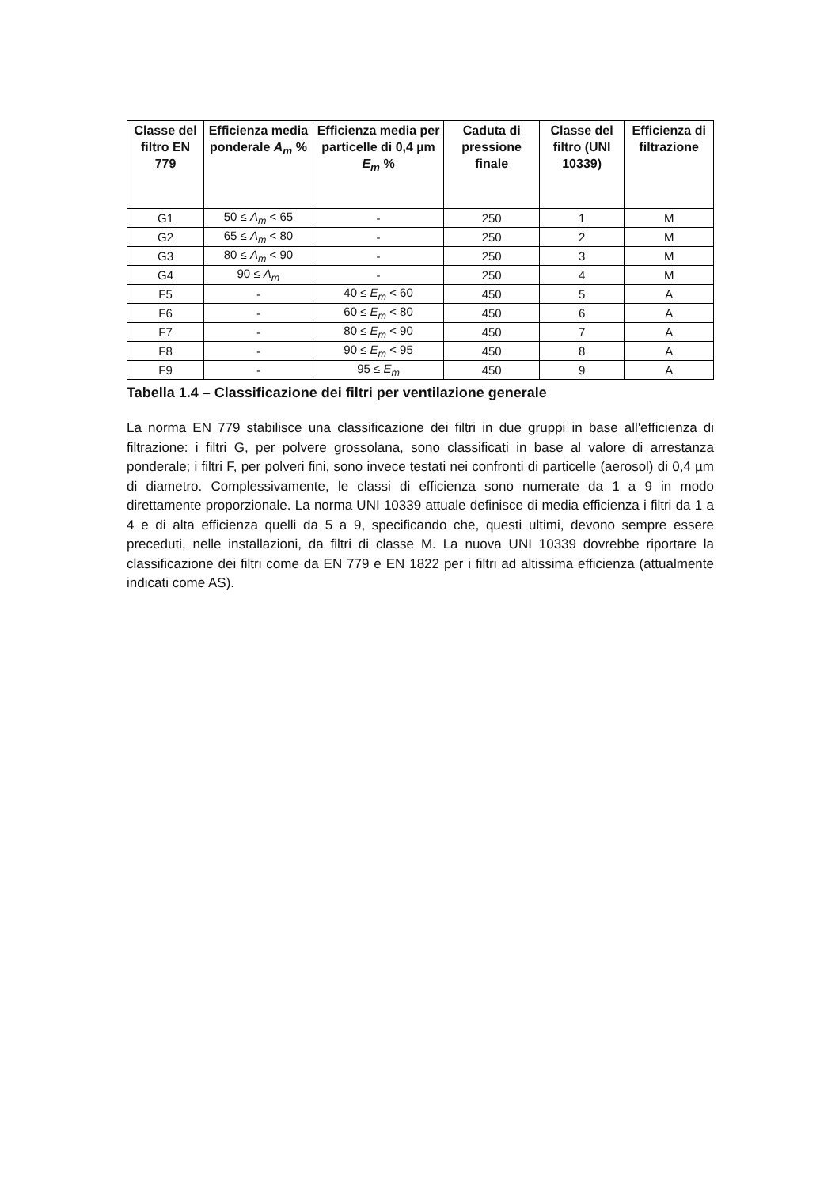| Classe del filtro EN 779 | Efficienza media ponderale A<sub>m</sub> % | Efficienza media per particelle di 0,4 µm E<sub>m</sub> % | Caduta di pressione finale | Classe del filtro (UNI 10339) | Efficienza di filtrazione |
| --- | --- | --- | --- | --- | --- |
| G1 | 50 ≤ A<sub>m</sub> < 65 | - | 250 | 1 | M |
| G2 | 65 ≤ A<sub>m</sub> < 80 | - | 250 | 2 | M |
| G3 | 80 ≤ A<sub>m</sub> < 90 | - | 250 | 3 | M |
| G4 | 90 ≤ A<sub>m</sub> | - | 250 | 4 | M |
| F5 | - | 40 ≤ E<sub>m</sub> < 60 | 450 | 5 | A |
| F6 | - | 60 ≤ E<sub>m</sub> < 80 | 450 | 6 | A |
| F7 | - | 80 ≤ E<sub>m</sub> < 90 | 450 | 7 | A |
| F8 | - | 90 ≤ E<sub>m</sub> < 95 | 450 | 8 | A |
| F9 | - | 95 ≤ E<sub>m</sub> | 450 | 9 | A |
Tabella 1.4 – Classificazione dei filtri per ventilazione generale
La norma EN 779 stabilisce una classificazione dei filtri in due gruppi in base all'efficienza di filtrazione: i filtri G, per polvere grossolana, sono classificati in base al valore di arrestanza ponderale; i filtri F, per polveri fini, sono invece testati nei confronti di particelle (aerosol) di 0,4 µm di diametro. Complessivamente, le classi di efficienza sono numerate da 1 a 9 in modo direttamente proporzionale. La norma UNI 10339 attuale definisce di media efficienza i filtri da 1 a 4 e di alta efficienza quelli da 5 a 9, specificando che, questi ultimi, devono sempre essere preceduti, nelle installazioni, da filtri di classe M. La nuova UNI 10339 dovrebbe riportare la classificazione dei filtri come da EN 779 e EN 1822 per i filtri ad altissima efficienza (attualmente indicati come AS).